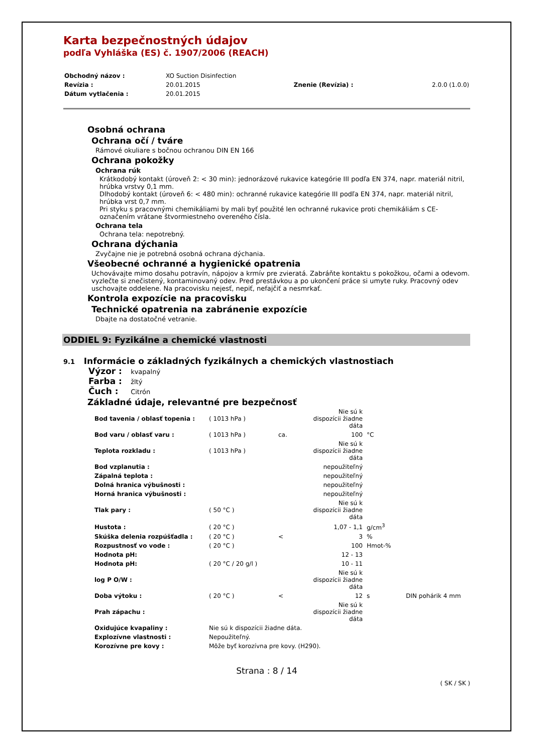Karta bezpečnostných údajov
podľa Vyhláška (ES) č. 1907/2006 (REACH)
| Obchodný názov : | XO Suction Disinfection | | |
| Revízia : | 20.01.2015 | Znenie (Revízia) : | 2.0.0 (1.0.0) |
| Dátum vytlačenia : | 20.01.2015 | | |
Osobná ochrana
Ochrana očí / tváre
Rámové okuliare s bočnou ochranou DIN EN 166
Ochrana pokožky
Ochrana rúk
Krátkodobý kontakt (úroveň 2: < 30 min): jednorázové rukavice kategórie III podľa EN 374, napr. materiál nitril, hrúbka vrstvy 0,1 mm.
Dlhodobý kontakt (úroveň 6: < 480 min): ochranné rukavice kategórie III podľa EN 374, napr. materiál nitril, hrúbka vrst 0,7 mm.
Pri styku s pracovnými chemikáliami by mali byť použité len ochranné rukavice proti chemikáliám s CE-označením vrátane štvormiestneho overeného čísla.
Ochrana tela
Ochrana tela: nepotrebný.
Ochrana dýchania
Zvyčajne nie je potrebná osobná ochrana dýchania.
Všeobecné ochranné a hygienické opatrenia
Uchovávajte mimo dosahu potravín, nápojov a krmív pre zvieratá. Zabráňte kontaktu s pokožkou, očami a odevom. vyzlečte si znečistený, kontaminovaný odev. Pred prestávkou a po ukončení práce si umyte ruky. Pracovný odev uschovajte oddelene. Na pracovisku nejesť, nepiť, nefajčiť a nesmrkať.
Kontrola expozície na pracovisku
Technické opatrenia na zabránenie expozície
Dbajte na dostatočné vetranie.
ODDIEL 9: Fyzikálne a chemické vlastnosti
9.1 Informácie o základných fyzikálnych a chemických vlastnostiach
Výzor : kvapalný
Farba : žltý
Čuch : Citrón
Základné údaje, relevantné pre bezpečnosť
| Bod tavenia / oblasť topenia : | ( 1013 hPa ) | | Nie sú k dispozícii žiadne dáta | | |
| Bod varu / oblasť varu : | ( 1013 hPa ) | ca. | 100 | °C | |
| Teplota rozkladu : | ( 1013 hPa ) | | Nie sú k dispozícii žiadne dáta | | |
| Bod vzplanutia : | | | nepoužiteľný | | |
| Zápalná teplota : | | | nepoužiteľný | | |
| Dolná hranica výbušnosti : | | | nepoužiteľný | | |
| Horná hranica výbušnosti : | | | nepoužiteľný | | |
| Tlak pary : | ( 50 °C ) | | Nie sú k dispozícii žiadne dáta | | |
| Hustota : | ( 20 °C ) | | 1,07 - 1,1 | g/cm<sup>3</sup> | |
| Skúška delenia rozpúšťadla : | ( 20 °C ) | < | 3 | % | |
| Rozpustnosť vo vode : | ( 20 °C ) | | 100 | Hmot-% | |
| Hodnota pH: | | | 12 - 13 | | |
| Hodnota pH: | ( 20 °C / 20 g/l ) | | 10 - 11 | | |
| log P O/W : | | | Nie sú k dispozícii žiadne dáta | | |
| Doba výtoku : | ( 20 °C ) | < | 12 | s | DIN pohárik 4 mm |
| Prah zápachu : | | | Nie sú k dispozícii žiadne dáta | | |
| Oxidujúce kvapaliny : | Nie sú k dispozícii žiadne dáta. | | | | |
| Explozívne vlastnosti : | Nepoužiteľný. | | | | |
| Korozívne pre kovy : | Môže byť korozívna pre kovy. (H290). | | | | |
Strana : 8 / 14
( SK / SK )